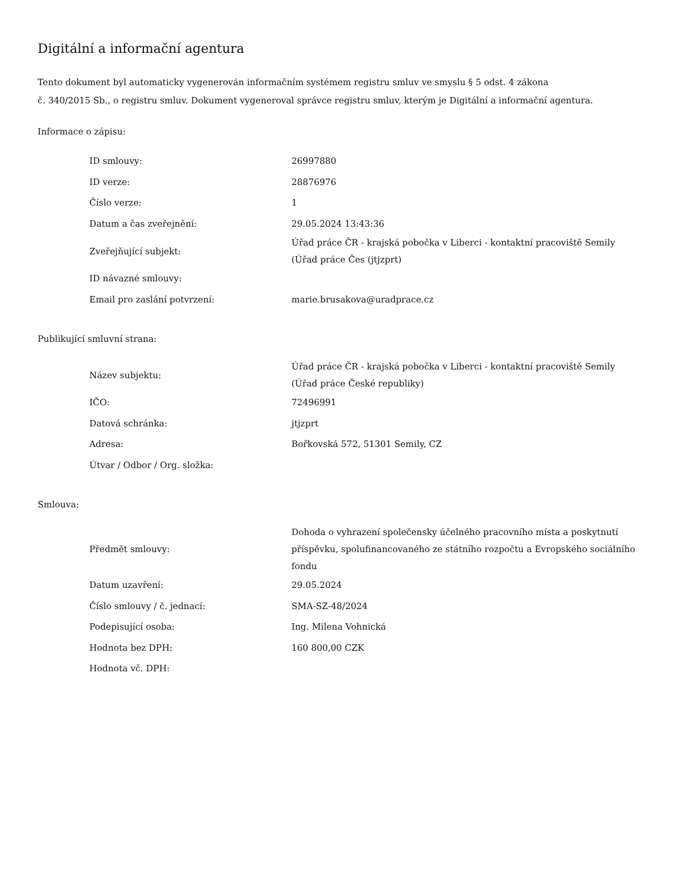Digitální a informační agentura
Tento dokument byl automaticky vygenerován informačním systémem registru smluv ve smyslu § 5 odst. 4 zákona
č. 340/2015 Sb., o registru smluv. Dokument vygeneroval správce registru smluv, kterým je Digitální a informační agentura.
Informace o zápisu:
| ID smlouvy: | 26997880 |
| ID verze: | 28876976 |
| Číslo verze: | 1 |
| Datum a čas zveřejnění: | 29.05.2024 13:43:36 |
| Zveřejňující subjekt: | Úřad práce ČR - krajská pobočka v Liberci - kontaktní pracoviště Semily (Úřad práce Čes (jtjzprt) |
| ID návazné smlouvy: | |
| Email pro zaslání potvrzení: | marie.brusakova@uradprace.cz |
Publikující smluvní strana:
| Název subjektu: | Úřad práce ČR - krajská pobočka v Liberci - kontaktní pracoviště Semily (Úřad práce České republiky) |
| IČO: | 72496991 |
| Datová schránka: | jtjzprt |
| Adresa: | Bořkovská 572, 51301 Semily, CZ |
| Útvar / Odbor / Org. složka: | |
Smlouva:
| Předmět smlouvy: | Dohoda o vyhrazení společensky účelného pracovního místa a poskytnutí příspěvku, spolufinancovaného ze státního rozpočtu a Evropského sociálního fondu |
| Datum uzavření: | 29.05.2024 |
| Číslo smlouvy / č. jednací: | SMA-SZ-48/2024 |
| Podepisující osoba: | Ing. Milena Vohnická |
| Hodnota bez DPH: | 160 800,00 CZK |
| Hodnota vč. DPH: | |